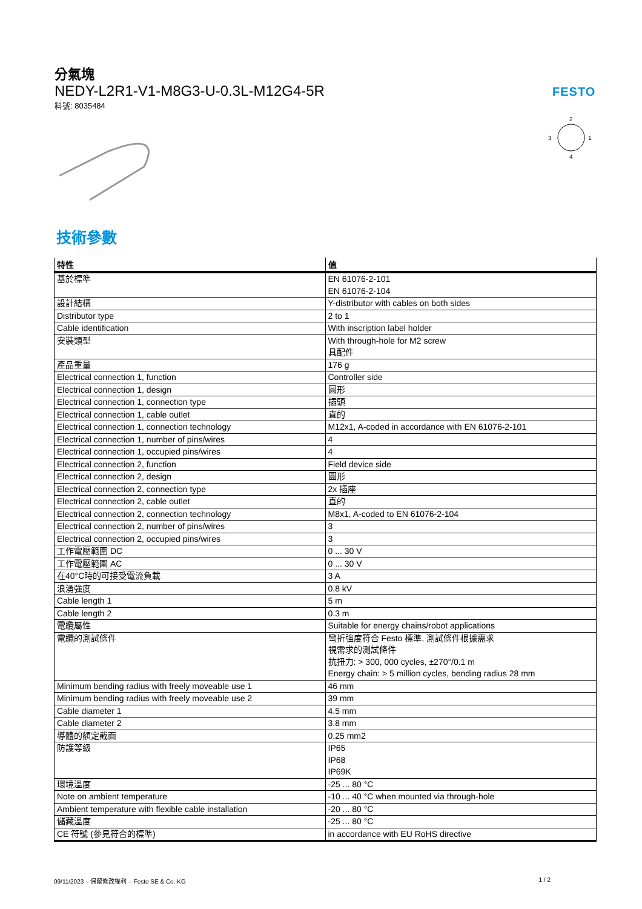分氣塊
NEDY-L2R1-V1-M8G3-U-0.3L-M12G4-5R
料號: 8035484
FESTO
2
3
1
4
技術參數
| 特性 | 值 |
| --- | --- |
| 基於標準 | EN 61076-2-101 EN 61076-2-104 |
| 設計結構 | Y-distributor with cables on both sides |
| Distributor type | 2 to 1 |
| Cable identification | With inscription label holder |
| 安裝類型 | With through-hole for M2 screw 具配件 |
| 產品重量 | 176 g |
| Electrical connection 1, function | Controller side |
| Electrical connection 1, design | 圓形 |
| Electrical connection 1, connection type | 插頭 |
| Electrical connection 1, cable outlet | 直的 |
| Electrical connection 1, connection technology | M12x1, A-coded in accordance with EN 61076-2-101 |
| Electrical connection 1, number of pins/wires | 4 |
| Electrical connection 1, occupied pins/wires | 4 |
| Electrical connection 2, function | Field device side |
| Electrical connection 2, design | 圓形 |
| Electrical connection 2, connection type | 2x 插座 |
| Electrical connection 2, cable outlet | 直的 |
| Electrical connection 2, connection technology | M8x1, A-coded to EN 61076-2-104 |
| Electrical connection 2, number of pins/wires | 3 |
| Electrical connection 2, occupied pins/wires | 3 |
| 工作電壓範圍 DC | 0 ... 30 V |
| 工作電壓範圍 AC | 0 ... 30 V |
| 在40°C時的可接受電流負載 | 3 A |
| 浪湧強度 | 0.8 kV |
| Cable length 1 | 5 m |
| Cable length 2 | 0.3 m |
| 電纜屬性 | Suitable for energy chains/robot applications |
| 電纜的測試條件 | 彎折強度符合 Festo 標準, 測試條件根據需求 視需求的測試條件 抗扭力: > 300, 000 cycles, ±270°/0.1 m Energy chain: > 5 million cycles, bending radius 28 mm |
| Minimum bending radius with freely moveable use 1 | 46 mm |
| Minimum bending radius with freely moveable use 2 | 39 mm |
| Cable diameter 1 | 4.5 mm |
| Cable diameter 2 | 3.8 mm |
| 導體的額定截面 | 0.25 mm2 |
| 防護等級 | IP65 IP68 IP69K |
| 環境溫度 | -25 ... 80 °C |
| Note on ambient temperature | -10 ... 40 °C when mounted via through-hole |
| Ambient temperature with flexible cable installation | -20 ... 80 °C |
| 儲藏溫度 | -25 ... 80 °C |
| CE 符號 (參見符合的標準) | in accordance with EU RoHS directive |
09/11/2023 – 保留修改權利 – Festo SE & Co. KG 1 / 2